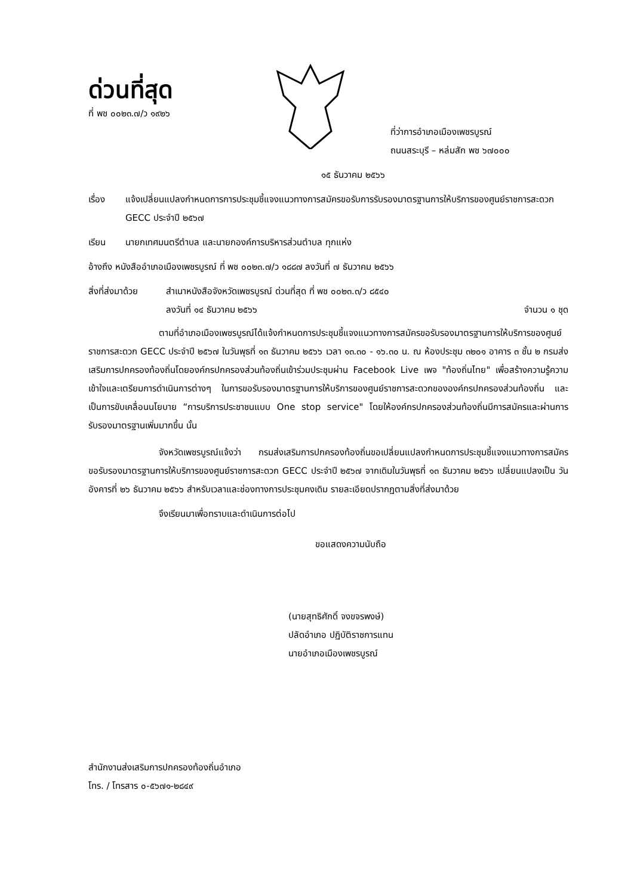ด่วนที่สุด
ที่ พช ๐๐๒๓.๗/ว ๑๙๒๖
ที่ว่าการอำเภอเมืองเพชรบูรณ์
ถนนสระบุรี – หล่มสัก พช ๖๗๐๐๐
๑๕ ธันวาคม ๒๕๖๖
เรื่อง แจ้งเปลี่ยนแปลงกำหนดการการประชุมชี้แจงแนวทางการสมัครขอรับการรับรองมาตรฐานการให้บริการของศูนย์ราชการสะดวก GECC ประจำปี ๒๕๖๗
เรียน นายกเทศมนตรีตำบล และนายกองค์การบริหารส่วนตำบล ทุกแห่ง
อ้างถึง หนังสืออำเภอเมืองเพชรบูรณ์ ที่ พช ๐๐๒๓.๗/ว ๑๘๘๗ ลงวันที่ ๗ ธันวาคม ๒๕๖๖
สิ่งที่ส่งมาด้วย สำเนาหนังสือจังหวัดเพชรบูรณ์ ด่วนที่สุด ที่ พช ๐๐๒๓.๓/ว ๘๕๔๐
ลงวันที่ ๑๔ ธันวาคม ๒๕๖๖ จำนวน ๑ ชุด
ตามที่อำเภอเมืองเพชรบูรณ์ได้แจ้งกำหนดการประชุมชี้แจงแนวทางการสมัครขอรับรองมาตรฐานการให้บริการของศูนย์ราชการสะดวก GECC ประจำปี ๒๕๖๗ ในวันพุธที่ ๑๓ ธันวาคม ๒๕๖๖ เวลา ๑๓.๓๐ - ๑๖.๓๐ น. ณ ห้องประชุม ๓๒๐๑ อาคาร ๓ ชั้น ๒ กรมส่งเสริมการปกครองท้องถิ่นโดยองค์กรปกครองส่วนท้องถิ่นเข้าร่วมประชุมผ่าน Facebook Live เพจ "ท้องถิ่นไทย" เพื่อสร้างความรู้ความเข้าใจและเตรียมการดำเนินการต่างๆ ในการขอรับรองมาตรฐานการให้บริการของศูนย์ราชการสะดวกขององค์กรปกครองส่วนท้องถิ่น และเป็นการขับเคลื่อนนโยบาย “การบริการประชาชนแบบ One stop service" โดยให้องค์กรปกครองส่วนท้องถิ่นมีการสมัครและผ่านการรับรองมาตรฐานเพิ่มมากขึ้น นั้น
จังหวัดเพชรบูรณ์แจ้งว่า กรมส่งเสริมการปกครองท้องถิ่นขอเปลี่ยนแปลงกำหนดการประชุมชี้แจงแนวทางการสมัครขอรับรองมาตรฐานการให้บริการของศูนย์ราชการสะดวก GECC ประจำปี ๒๕๖๗ จากเดิมในวันพุธที่ ๑๓ ธันวาคม ๒๕๖๖ เปลี่ยนแปลงเป็น วันอังคารที่ ๒๖ ธันวาคม ๒๕๖๖ สำหรับเวลาและช่องทางการประชุมคงเดิม รายละเอียดปรากฏตามสิ่งที่ส่งมาด้วย
จึงเรียนมาเพื่อทราบและดำเนินการต่อไป
ขอแสดงความนับถือ
(นายสุทธิศักดิ์ จงขจรพงษ์)
ปลัดอำเภอ ปฏิบัติราชการแทน
นายอำเภอเมืองเพชรบูรณ์
สำนักงานส่งเสริมการปกครองท้องถิ่นอำเภอ
โทร. / โทรสาร ๐-๕๖๗๑-๒๘๔๙